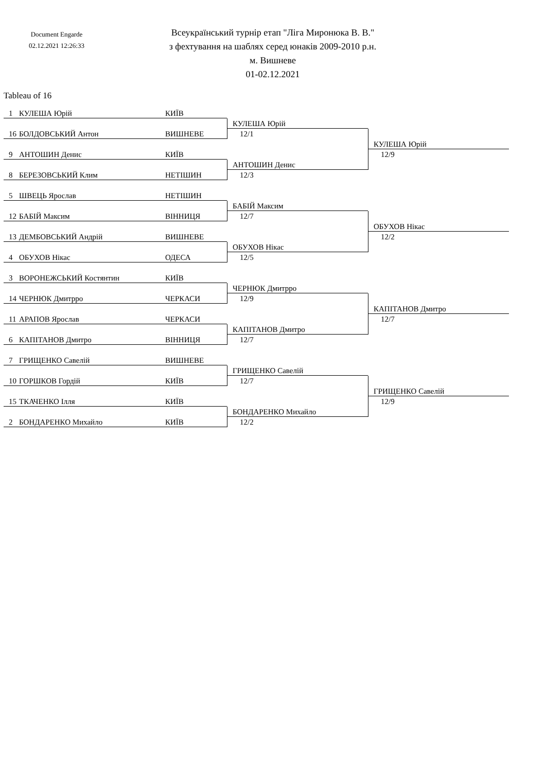Document Engarde
02.12.2021 12:26:33
Всеукраїнський турнір етап "Ліга Миронюка В. В."
з фехтування на шаблях серед юнаків 2009-2010 р.н.
м. Вишневе
01-02.12.2021
Tableau of 16
1 КУЛЕША Юрій КИЇВ
КУЛЕША Юрій
16 БОЛДОВСЬКИЙ Антон ВИШНЕВЕ
12/1
КУЛЕША Юрій
9 АНТОШИН Денис КИЇВ
12/9
АНТОШИН Денис
8 БЕРЕЗОВСЬКИЙ Клим НЕТІШИН
12/3
5 ШВЕЦЬ Ярослав НЕТІШИН
БАБІЙ Максим
12 БАБІЙ Максим ВІННИЦЯ
12/7
ОБУХОВ Нікас
13 ДЕМБОВСЬКИЙ Андрій ВИШНЕВЕ
12/2
ОБУХОВ Нікас
4 ОБУХОВ Нікас ОДЕСА
12/5
3 ВОРОНЕЖСЬКИЙ Костянтин КИЇВ
ЧЕРНЮК Дмитрро
14 ЧЕРНЮК Дмитрро ЧЕРКАСИ
12/9
КАПІТАНОВ Дмитро
11 АРАПОВ Ярослав ЧЕРКАСИ
12/7
КАПІТАНОВ Дмитро
6 КАПІТАНОВ Дмитро ВІННИЦЯ
12/7
7 ГРИЩЕНКО Савелій ВИШНЕВЕ
ГРИЩЕНКО Савелій
10 ГОРШКОВ Гордій КИЇВ
12/7
ГРИЩЕНКО Савелій
15 ТКАЧЕНКО Ілля КИЇВ
12/9
БОНДАРЕНКО Михайло
2 БОНДАРЕНКО Михайло КИЇВ
12/2